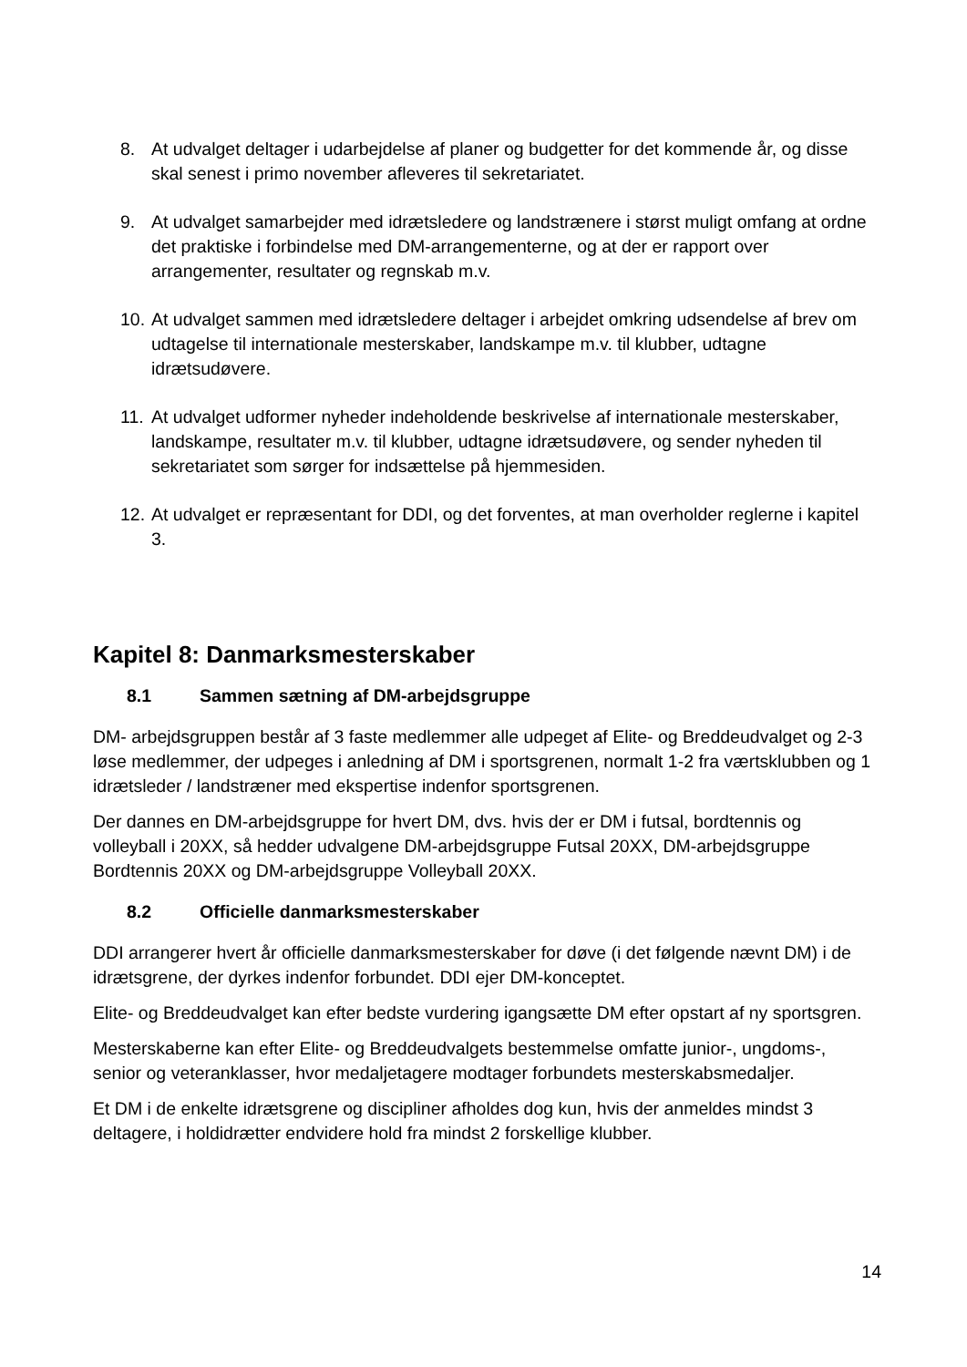8. At udvalget deltager i udarbejdelse af planer og budgetter for det kommende år, og disse skal senest i primo november afleveres til sekretariatet.
9. At udvalget samarbejder med idrætsledere og landstrænere i størst muligt omfang at ordne det praktiske i forbindelse med DM-arrangementerne, og at der er rapport over arrangementer, resultater og regnskab m.v.
10. At udvalget sammen med idrætsledere deltager i arbejdet omkring udsendelse af brev om udtagelse til internationale mesterskaber, landskampe m.v. til klubber, udtagne idrætsudøvere.
11. At udvalget udformer nyheder indeholdende beskrivelse af internationale mesterskaber, landskampe, resultater m.v. til klubber, udtagne idrætsudøvere, og sender nyheden til sekretariatet som sørger for indsættelse på hjemmesiden.
12. At udvalget er repræsentant for DDI, og det forventes, at man overholder reglerne i kapitel 3.
Kapitel 8: Danmarksmesterskaber
8.1 Sammen sætning af DM-arbejdsgruppe
DM- arbejdsgruppen består af 3 faste medlemmer alle udpeget af Elite- og Breddeudvalget og 2-3 løse medlemmer, der udpeges i anledning af DM i sportsgrenen, normalt 1-2 fra værtsklubben og 1 idrætsleder / landstræner med ekspertise indenfor sportsgrenen.
Der dannes en DM-arbejdsgruppe for hvert DM, dvs. hvis der er DM i futsal, bordtennis og volleyball i 20XX, så hedder udvalgene DM-arbejdsgruppe Futsal 20XX, DM-arbejdsgruppe Bordtennis 20XX og DM-arbejdsgruppe Volleyball 20XX.
8.2 Officielle danmarksmesterskaber
DDI arrangerer hvert år officielle danmarksmesterskaber for døve (i det følgende nævnt DM) i de idrætsgrene, der dyrkes indenfor forbundet. DDI ejer DM-konceptet.
Elite- og Breddeudvalget kan efter bedste vurdering igangsætte DM efter opstart af ny sportsgren.
Mesterskaberne kan efter Elite- og Breddeudvalgets bestemmelse omfatte junior-, ungdoms-, senior og veteranklasser, hvor medaljetagere modtager forbundets mesterskabsmedaljer.
Et DM i de enkelte idrætsgrene og discipliner afholdes dog kun, hvis der anmeldes mindst 3 deltagere, i holdidrætter endvidere hold fra mindst 2 forskellige klubber.
14